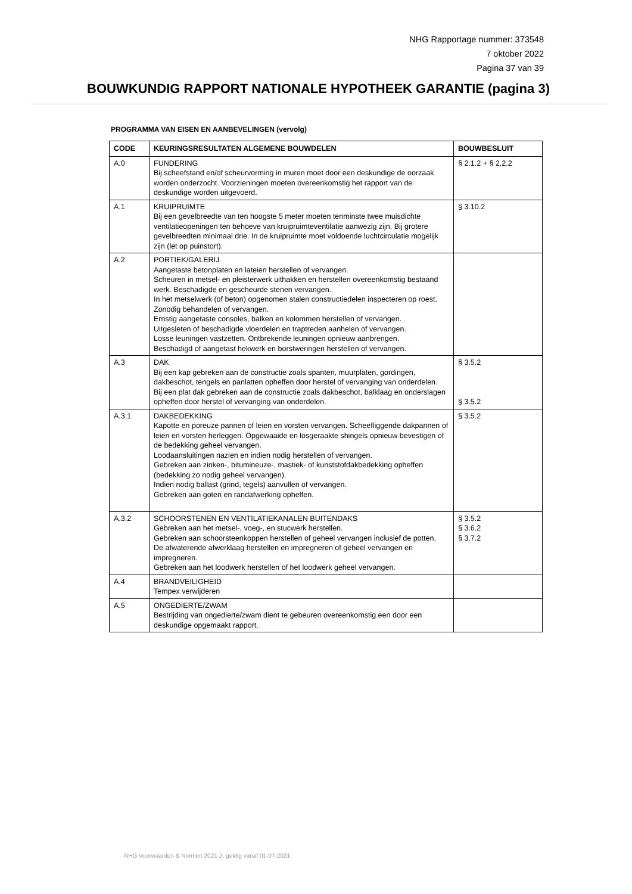NHG Rapportage nummer: 373548
7 oktober 2022
Pagina 37 van 39
BOUWKUNDIG RAPPORT NATIONALE HYPOTHEEK GARANTIE (pagina 3)
PROGRAMMA VAN EISEN EN AANBEVELINGEN (vervolg)
| CODE | KEURINGSRESULTATEN ALGEMENE BOUWDELEN | BOUWBESLUIT |
| --- | --- | --- |
| A.0 | FUNDERING Bij scheefstand en/of scheurvorming in muren moet door een deskundige de oorzaak worden onderzocht. Voorzieningen moeten overeenkomstig het rapport van de deskundige worden uitgevoerd. | § 2.1.2 + § 2.2.2 |
| A.1 | KRUIPRUIMTE Bij een gevelbreedte van ten hoogste 5 meter moeten tenminste twee muisdichte ventilatieopeningen ten behoeve van kruipruimteventilatie aanwezig zijn. Bij grotere gevelbreedten minimaal drie. In de kruipruimte moet voldoende luchtcirculatie mogelijk zijn (let op puinstort). | § 3.10.2 |
| A.2 | PORTIEK/GALERIJ Aangetaste betonplaten en lateien herstellen of vervangen. Scheuren in metsel- en pleisterwerk uithakken en herstellen overeenkomstig bestaand werk. Beschadigde en gescheurde stenen vervangen. In het metselwerk (of beton) opgenomen stalen constructiedelen inspecteren op roest. Zonodig behandelen of vervangen. Ernstig aangetaste consoles, balken en kolommen herstellen of vervangen. Uitgesleten of beschadigde vloerdelen en traptreden aanhelen of vervangen. Losse leuningen vastzetten. Ontbrekende leuningen opnieuw aanbrengen. Beschadigd of aangetast hekwerk en borstweringen herstellen of vervangen. | |
| A.3 | DAK Bij een kap gebreken aan de constructie zoals spanten, muurplaten, gordingen, dakbeschot, tengels en panlatten opheffen door herstel of vervanging van onderdelen. Bij een plat dak gebreken aan de constructie zoals dakbeschot, balklaag en onderslagen opheffen door herstel of vervanging van onderdelen. | § 3.5.2 § 3.5.2 |
| A.3.1 | DAKBEDEKKING Kapotte en poreuze pannen of leien en vorsten vervangen. Scheefliggende dakpannen of leien en vorsten herleggen. Opgewaaide en losgeraakte shingels opnieuw bevestigen of de bedekking geheel vervangen. Loodaansluitingen nazien en indien nodig herstellen of vervangen. Gebreken aan zinken-, bitumineuze-, mastiek- of kunststofdakbedekking opheffen (bedekking zo nodig geheel vervangen). Indien nodig ballast (grind, tegels) aanvullen of vervangen. Gebreken aan goten en randafwerking opheffen. | § 3.5.2 |
| A.3.2 | SCHOORSTENEN EN VENTILATIEKANALEN BUITENDAKS Gebreken aan het metsel-, voeg-, en stucwerk herstellen. Gebreken aan schoorsteenkoppen herstellen of geheel vervangen inclusief de potten. De afwaterende afwerklaag herstellen en impregneren of geheel vervangen en impregneren. Gebreken aan het loodwerk herstellen of het loodwerk geheel vervangen. | § 3.5.2 § 3.6.2 § 3.7.2 |
| A.4 | BRANDVEILIGHEID Tempex verwijderen | |
| A.5 | ONGEDIERTE/ZWAM Bestrijding van ongedierte/zwam dient te gebeuren overeenkomstig een door een deskundige opgemaakt rapport. | |
NHG Voorwaarden & Normen 2021-2, geldig vanaf 01-07-2021